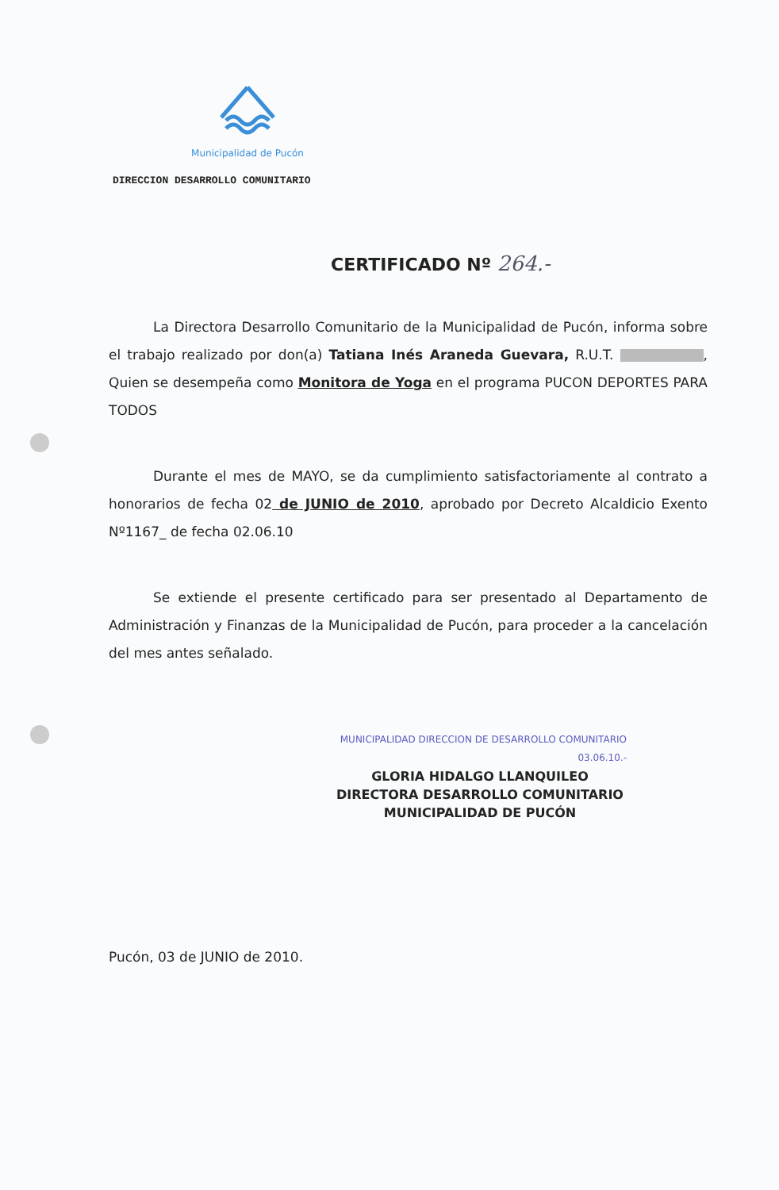Municipalidad de Pucón
DIRECCION DESARROLLO COMUNITARIO
CERTIFICADO Nº 264.-
La Directora Desarrollo Comunitario de la Municipalidad de Pucón, informa sobre el trabajo realizado por don(a) Tatiana Inés Araneda Guevara, R.U.T. , Quien se desempeña como Monitora de Yoga en el programa PUCON DEPORTES PARA TODOS
Durante el mes de MAYO, se da cumplimiento satisfactoriamente al contrato a honorarios de fecha 02 de JUNIO de 2010, aprobado por Decreto Alcaldicio Exento Nº1167_ de fecha 02.06.10
Se extiende el presente certificado para ser presentado al Departamento de Administración y Finanzas de la Municipalidad de Pucón, para proceder a la cancelación del mes antes señalado.
MUNICIPALIDAD DIRECCION DE DESARROLLO COMUNITARIO 03.06.10.-
GLORIA HIDALGO LLANQUILEO
DIRECTORA DESARROLLO COMUNITARIO
MUNICIPALIDAD DE PUCÓN
Pucón, 03 de JUNIO de 2010.